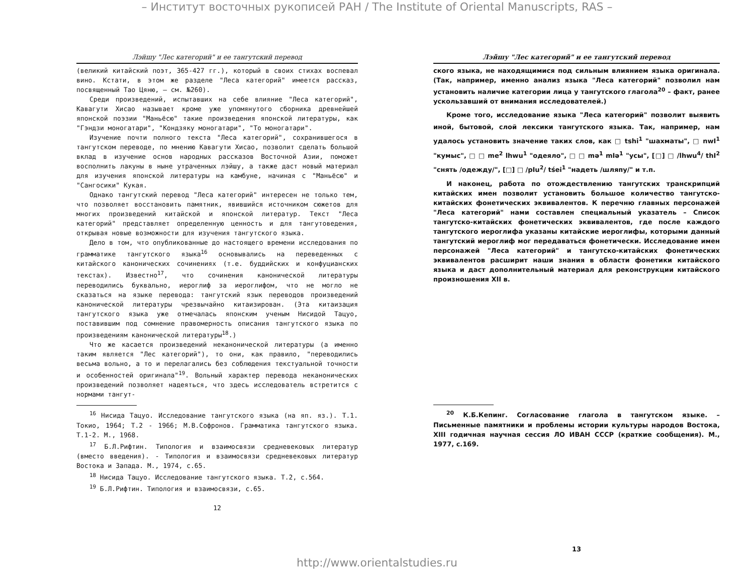– Институт восточных рукописей РАН / The Institute of Oriental Manuscripts, RAS –
Лэйшу "Лес категорий" и ее тангутский перевод
(великий китайский поэт, 365-427 гг.), который в своих стихах воспевал вино. Кстати, в этом же разделе "Леса категорий" имеется рассказ, посвященный Тао Цяню, – см. №260).
Среди произведений, испытавших на себе влияние "Леса категорий", Кавагути Хисао называет кроме уже упомянутого сборника древнейшей японской поэзии "Маньёсю" такие произведения японской литературы, как "Гэндзи моногатари", "Кондзяку моногатари", "То моногатари".
Изучение почти полного текста "Леса категорий", сохранившегося в тангутском переводе, по мнению Кавагути Хисао, позволит сделать большой вклад в изучение основ народных рассказов Восточной Азии, поможет восполнить лакуны в ныне утраченных лэйшу, а также даст новый материал для изучения японской литературы на камбуне, начиная с "Маньёсю" и "Сангосики" Кукая.
Однако тангутский перевод "Леса категорий" интересен не только тем, что позволяет восстановить памятник, явившийся источником сюжетов для многих произведений китайской и японской литератур. Текст "Леса категорий" представляет определенную ценность и для тангутоведения, открывая новые возможности для изучения тангутского языка.
Дело в том, что опубликованные до настоящего времени исследования по грамматике тангутского языка<sup>16</sup> основывались на переведенных с китайского канонических сочинениях (т.е. буддийских и конфуцианских текстах). Известно<sup>17</sup>, что сочинения канонической литературы переводились буквально, иероглиф за иероглифом, что не могло не сказаться на языке перевода: тангутский язык переводов произведений канонической литературы чрезвычайно китаизирован. (Эта китаизация тангутского языка уже отмечалась японским ученым Нисидой Тацуо, поставившим под сомнение правомерность описания тангутского языка по произведениям канонической литературы<sup>18</sup>.)
Что же касается произведений неканонической литературы (а именно таким является "Лес категорий"), то они, как правило, "переводились весьма вольно, а то и перелагались без соблюдения текстуальной точности и особенностей оригинала"<sup>19</sup>. Вольный характер перевода неканонических произведений позволяет надеяться, что здесь исследователь встретится с нормами тангут-
<sup>16</sup> Нисида Тацуо. Исследование тангутского языка (на яп. яз.). Т.1. Токио, 1964; Т.2 - 1966; М.В.Софронов. Грамматика тангутского языка. Т.1-2. М., 1968.
<sup>17</sup> Б.Л.Рифтин. Типология и взаимосвязи средневековых литератур (вместо введения). - Типология и взаимосвязи средневековых литератур Востока и Запада. М., 1974, с.65.
<sup>18</sup> Нисида Тацуо. Исследование тангутского языка. Т.2, с.564.
<sup>19</sup> Б.Л.Рифтин. Типология и взаимосвязи, с.65.
12
Лэйшу "Лес категорий" и ее тангутский перевод
ского языка, не находящимися под сильным влиянием языка оригинала. (Так, например, именно анализ языка "Леса категорий" позволил нам установить наличие категории лица у тангутского глагола<sup>20</sup> – факт, ранее ускользавший от внимания исследователей.)
Кроме того, исследование языка "Леса категорий" позволит выявить иной, бытовой, слой лексики тангутского языка. Так, например, нам удалось установить значение таких слов, как □ tshi<sup>1</sup> "шахматы", □ nwI<sup>1</sup> "кумыс", □ □ me<sup>2</sup> lhwu<sup>1</sup> "одеяло", □ □ mə<sup>1</sup> mIə<sup>1</sup> "усы", [□] □ /lhwu<sup>4</sup>/ thI<sup>2</sup> "снять /одежду/", [□] □ /pIu<sup>2</sup>/ tśei<sup>1</sup> "надеть /шляпу/" и т.п.
И наконец, работа по отождествлению тангутских транскрипций китайских имен позволит установить большое количество тангутско-китайских фонетических эквивалентов. К перечню главных персонажей "Леса категорий" нами составлен специальный указатель – Список тангутско-китайских фонетических эквивалентов, где после каждого тангутского иероглифа указаны китайские иероглифы, которыми данный тангутский иероглиф мог передаваться фонетически. Исследование имен персонажей "Леса категорий" и тангутско-китайских фонетических эквивалентов расширит наши знания в области фонетики китайского языка и даст дополнительный материал для реконструкции китайского произношения XII в.
<sup>20</sup> К.Б.Кепинг. Согласование глагола в тангутском языке. – Письменные памятники и проблемы истории культуры народов Востока, XIII годичная научная сессия ЛО ИВАН СССР (краткие сообщения). М., 1977, с.169.
13
http://www.orientalstudies.ru